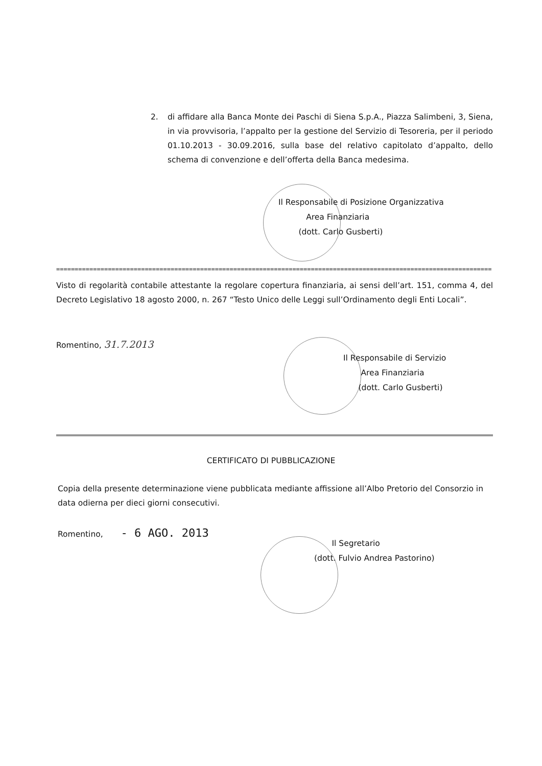2. di affidare alla Banca Monte dei Paschi di Siena S.p.A., Piazza Salimbeni, 3, Siena, in via provvisoria, l’appalto per la gestione del Servizio di Tesoreria, per il periodo 01.10.2013 - 30.09.2016, sulla base del relativo capitolato d’appalto, dello schema di convenzione e dell’offerta della Banca medesima.
Il Responsabile di Posizione Organizzativa
Area Finanziaria
(dott. Carlo Gusberti)
======================================================================================================================
Visto di regolarità contabile attestante la regolare copertura finanziaria, ai sensi dell’art. 151, comma 4, del Decreto Legislativo 18 agosto 2000, n. 267 “Testo Unico delle Leggi sull’Ordinamento degli Enti Locali”.
Romentino, 31.7.2013
Il Responsabile di Servizio
Area Finanziaria
(dott. Carlo Gusberti)
CERTIFICATO DI PUBBLICAZIONE
Copia della presente determinazione viene pubblicata mediante affissione all’Albo Pretorio del Consorzio in data odierna per dieci giorni consecutivi.
Romentino, - 6 AGO. 2013
Il Segretario
(dott. Fulvio Andrea Pastorino)